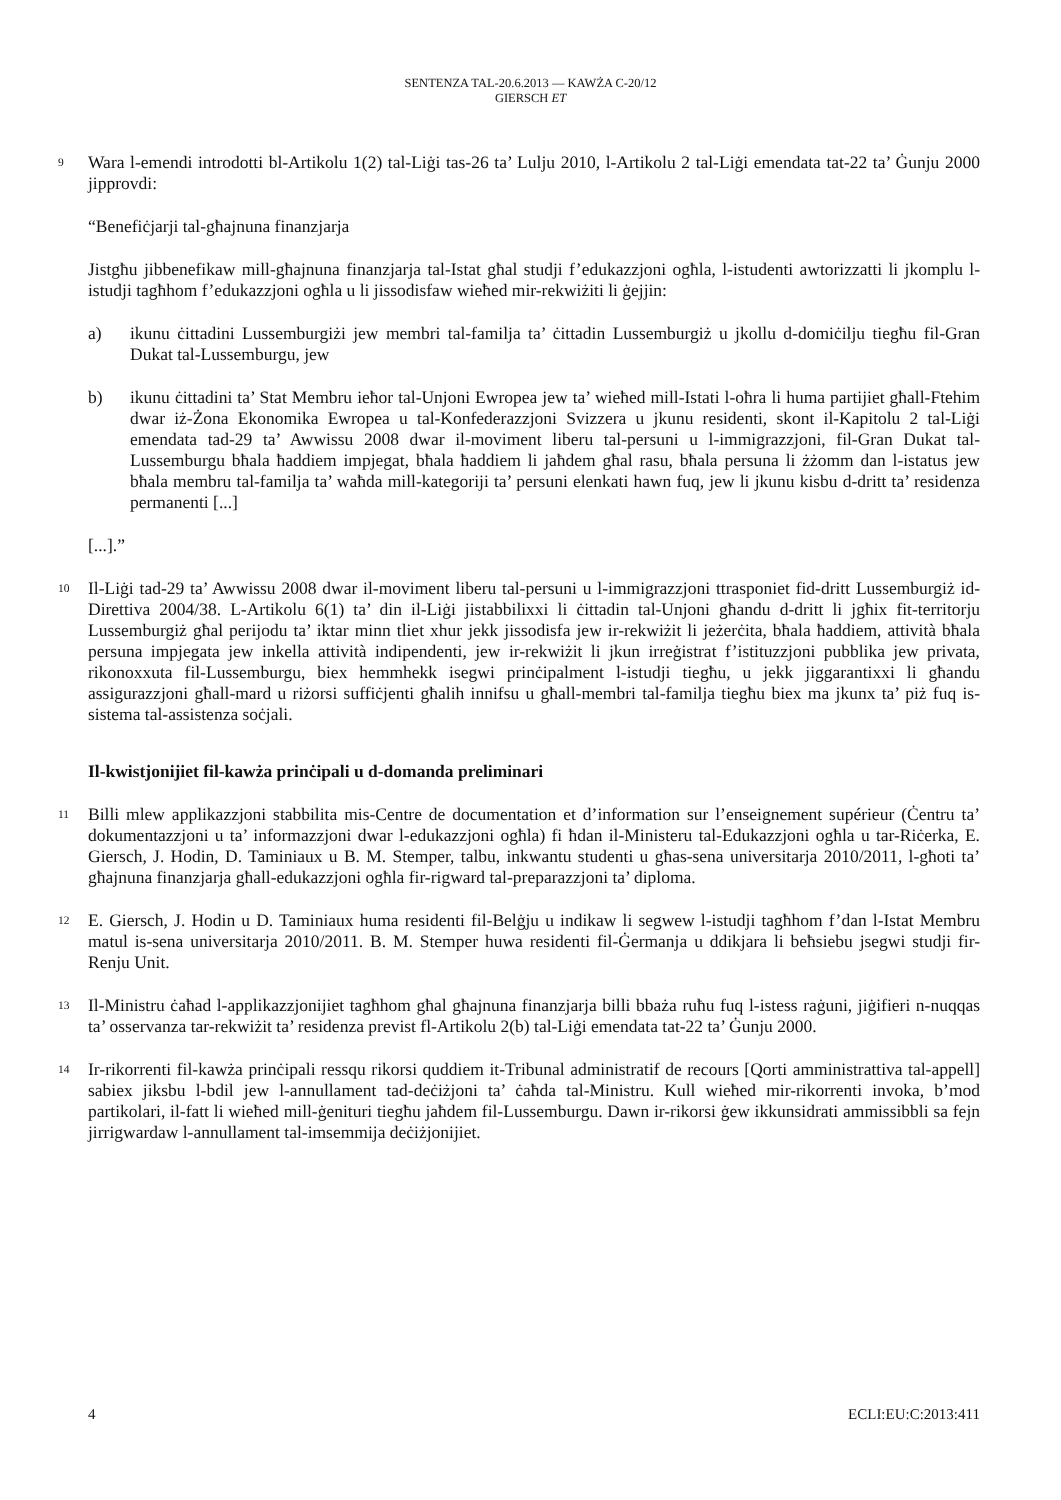SENTENZA TAL-20.6.2013 — KAWŻA C-20/12
GIERSCH ET
9 Wara l-emendi introdotti bl-Artikolu 1(2) tal-Liġi tas-26 ta’ Lulju 2010, l-Artikolu 2 tal-Liġi emendata tat-22 ta’ Ġunju 2000 jipprovdi:
“Benefiċjarji tal-għajnuna finanzjarja
Jistgħu jibbenefikaw mill-għajnuna finanzjarja tal-Istat għal studji f’edukazzjoni ogħla, l-istudenti awtorizzatti li jkomplu l-istudji tagħhom f’edukazzjoni ogħla u li jissodisfaw wieħed mir-rekwiżiti li ġejjin:
a) ikunu ċittadini Lussemburgiżi jew membri tal-familja ta’ ċittadin Lussemburgiż u jkollu d-domiċilju tiegħu fil-Gran Dukat tal-Lussemburgu, jew
b) ikunu ċittadini ta’ Stat Membru ieħor tal-Unjoni Ewropea jew ta’ wieħed mill-Istati l-oħra li huma partijiet għall-Ftehim dwar iż-Żona Ekonomika Ewropea u tal-Konfederazzjoni Svizzera u jkunu residenti, skont il-Kapitolu 2 tal-Liġi emendata tad-29 ta’ Awwissu 2008 dwar il-moviment liberu tal-persuni u l-immigrazzjoni, fil-Gran Dukat tal-Lussemburgu bħala ħaddiem impjegat, bħala ħaddiem li jaħdem għal rasu, bħala persuna li żżomm dan l-istatus jew bħala membru tal-familja ta’ waħda mill-kategoriji ta’ persuni elenkati hawn fuq, jew li jkunu kisbu d-dritt ta’ residenza permanenti [...]
[...].”
10 Il-Liġi tad-29 ta’ Awwissu 2008 dwar il-moviment liberu tal-persuni u l-immigrazzjoni ttrasponiet fid-dritt Lussemburgiż id-Direttiva 2004/38. L-Artikolu 6(1) ta’ din il-Liġi jistabbilixxi li ċittadin tal-Unjoni għandu d-dritt li jgħix fit-territorju Lussemburgiż għal perijodu ta’ iktar minn tliet xhur jekk jissodisfa jew ir-rekwiżit li jeżerċita, bħala ħaddiem, attività bħala persuna impjegata jew inkella attività indipendenti, jew ir-rekwiżit li jkun irreġistrat f’istituzzjoni pubblika jew privata, rikonoxxuta fil-Lussemburgu, biex hemmhekk isegwi prinċipalment l-istudji tiegħu, u jekk jiggarantixxi li għandu assigurazzjoni għall-mard u riżorsi suffiċjenti għalih innifsu u għall-membri tal-familja tiegħu biex ma jkunx ta’ piż fuq is-sistema tal-assistenza soċjali.
Il-kwistjonijiet fil-kawża prinċipali u d-domanda preliminari
11 Billi mlew applikazzjoni stabbilita mis-Centre de documentation et d’information sur l’enseignement supérieur (Ċentru ta’ dokumentazzjoni u ta’ informazzjoni dwar l-edukazzjoni ogħla) fi ħdan il-Ministeru tal-Edukazzjoni ogħla u tar-Riċerka, E. Giersch, J. Hodin, D. Taminiaux u B. M. Stemper, talbu, inkwantu studenti u għas-sena universitarja 2010/2011, l-għoti ta’ għajnuna finanzjarja għall-edukazzjoni ogħla fir-rigward tal-preparazzjoni ta’ diploma.
12 E. Giersch, J. Hodin u D. Taminiaux huma residenti fil-Belġju u indikaw li segwew l-istudji tagħhom f’dan l-Istat Membru matul is-sena universitarja 2010/2011. B. M. Stemper huwa residenti fil-Ġermanja u ddikjara li beħsiebu jsegwi studji fir-Renju Unit.
13 Il-Ministru ċaħad l-applikazzjonijiet tagħhom għal għajnuna finanzjarja billi bbaża ruħu fuq l-istess raġuni, jiġifieri n-nuqqas ta’ osservanza tar-rekwiżit ta’ residenza previst fl-Artikolu 2(b) tal-Liġi emendata tat-22 ta’ Ġunju 2000.
14 Ir-rikorrenti fil-kawża prinċipali ressqu rikorsi quddiem it-Tribunal administratif de recours [Qorti amministrattiva tal-appell] sabiex jiksbu l-bdil jew l-annullament tad-deċiżjoni ta’ ċaħda tal-Ministru. Kull wieħed mir-rikorrenti invoka, b’mod partikolari, il-fatt li wieħed mill-ġenituri tiegħu jaħdem fil-Lussemburgu. Dawn ir-rikorsi ġew ikkunsidrati ammissibbli sa fejn jirrigwardaw l-annullament tal-imsemmija deċiżjonijiet.
4 ECLI:EU:C:2013:411